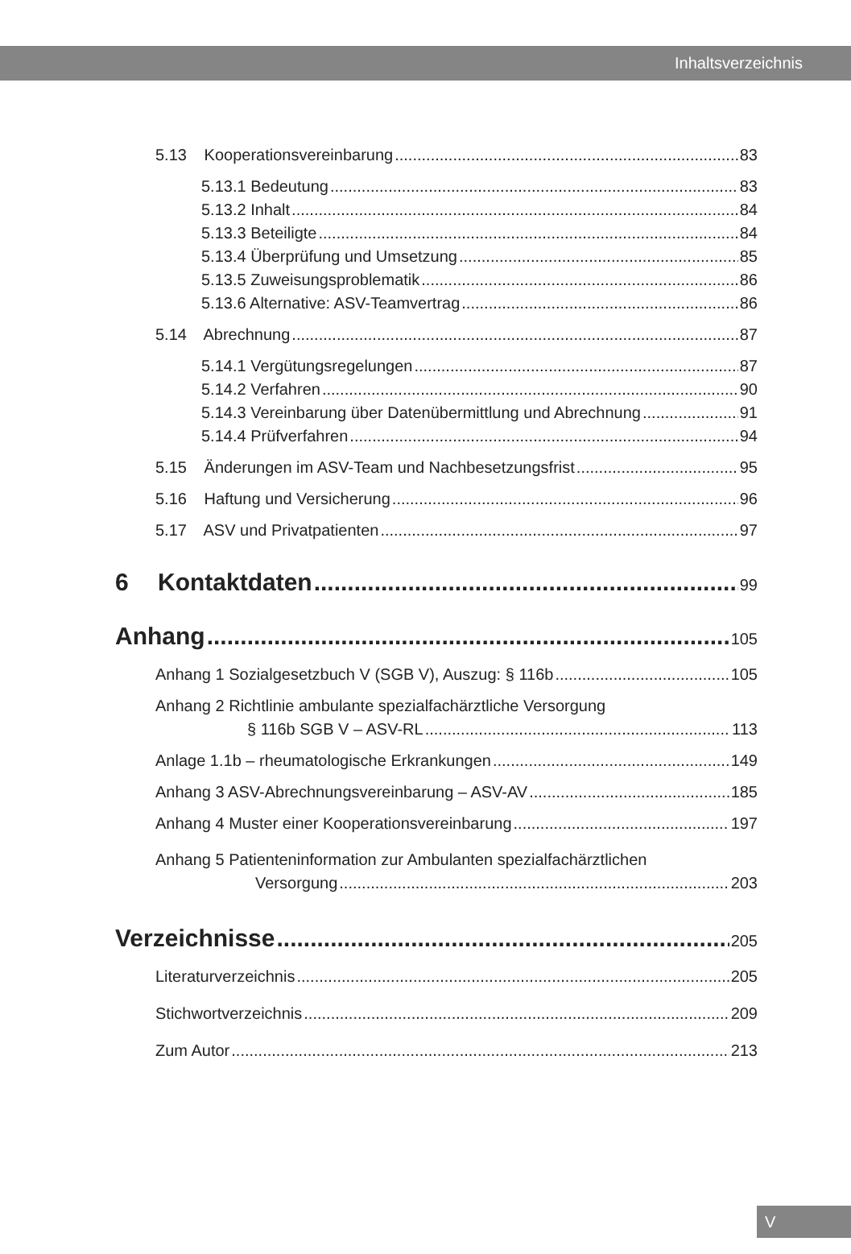Inhaltsverzeichnis
5.13 Kooperationsvereinbarung 83
5.13.1 Bedeutung 83
5.13.2 Inhalt 84
5.13.3 Beteiligte 84
5.13.4 Überprüfung und Umsetzung 85
5.13.5 Zuweisungsproblematik 86
5.13.6 Alternative: ASV-Teamvertrag 86
5.14 Abrechnung 87
5.14.1 Vergütungsregelungen 87
5.14.2 Verfahren 90
5.14.3 Vereinbarung über Datenübermittlung und Abrechnung 91
5.14.4 Prüfverfahren 94
5.15 Änderungen im ASV-Team und Nachbesetzungsfrist 95
5.16 Haftung und Versicherung 96
5.17 ASV und Privatpatienten 97
6 Kontaktdaten 99
Anhang 105
Anhang 1 Sozialgesetzbuch V (SGB V), Auszug: § 116b 105
Anhang 2 Richtlinie ambulante spezialfachärztliche Versorgung
§ 116b SGB V – ASV-RL 113
Anlage 1.1b – rheumatologische Erkrankungen 149
Anhang 3 ASV-Abrechnungsvereinbarung – ASV-AV 185
Anhang 4 Muster einer Kooperationsvereinbarung 197
Anhang 5 Patienteninformation zur Ambulanten spezialfachärztlichen
Versorgung 203
Verzeichnisse 205
Literaturverzeichnis 205
Stichwortverzeichnis 209
Zum Autor 213
V